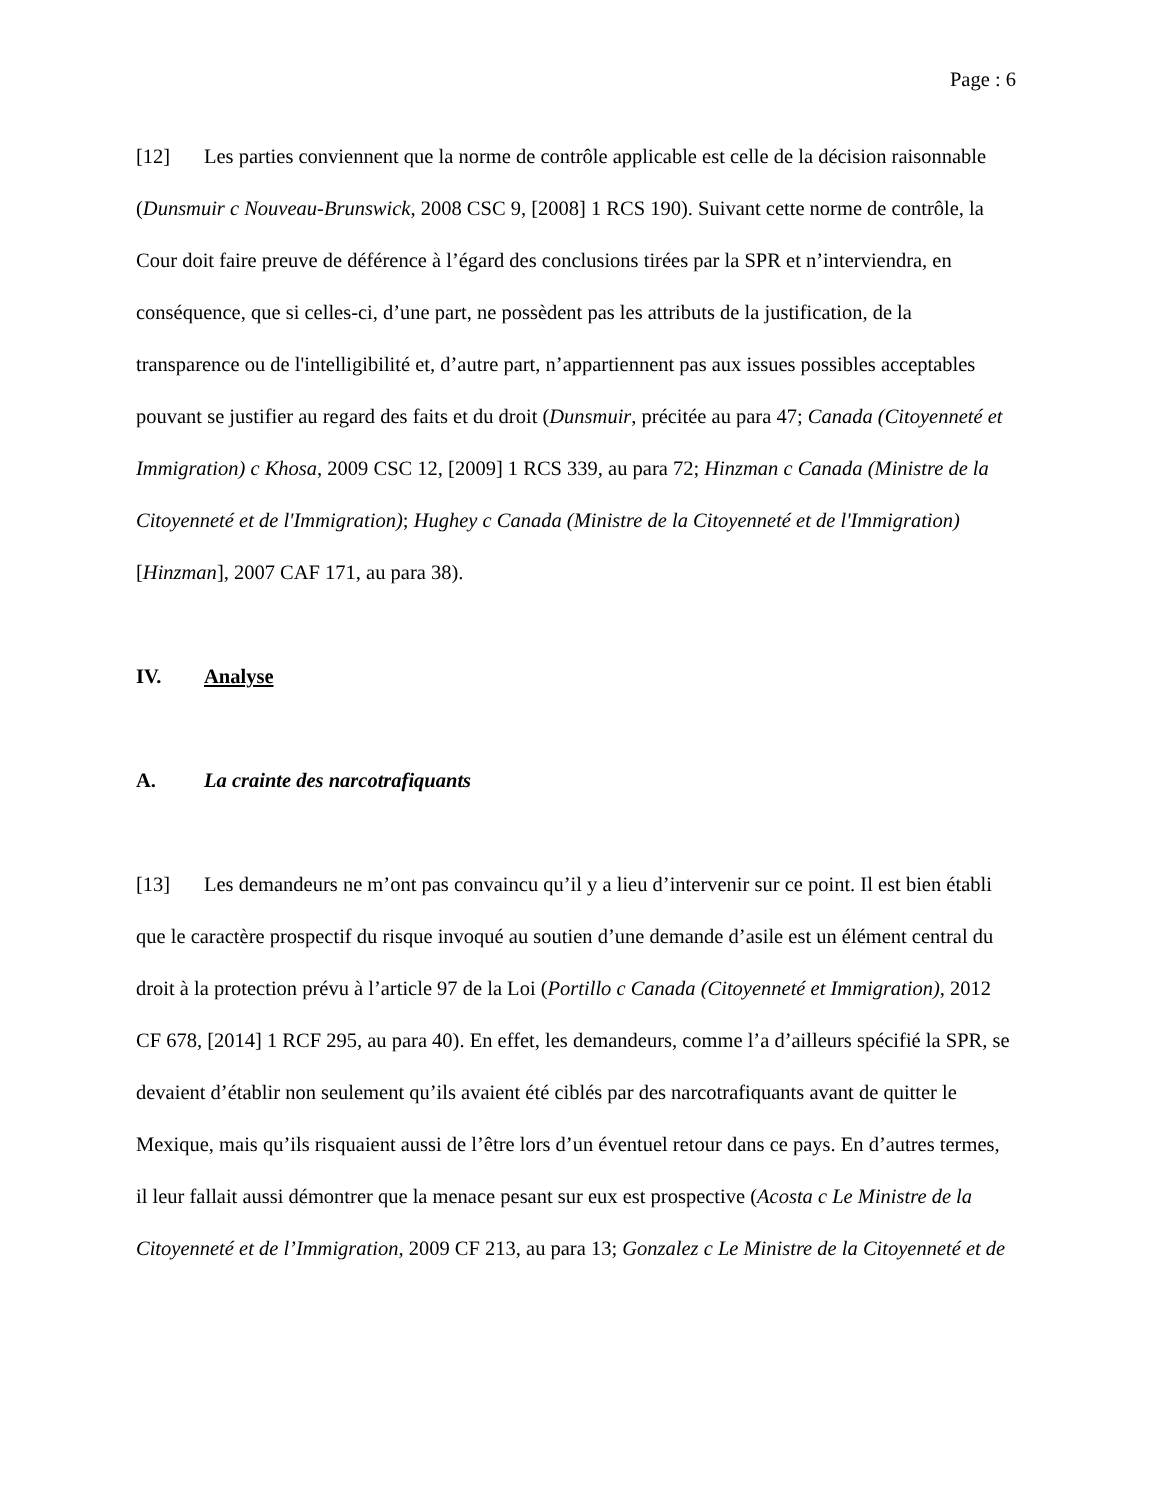Page : 6
[12] Les parties conviennent que la norme de contrôle applicable est celle de la décision raisonnable (Dunsmuir c Nouveau-Brunswick, 2008 CSC 9, [2008] 1 RCS 190). Suivant cette norme de contrôle, la Cour doit faire preuve de déférence à l’égard des conclusions tirées par la SPR et n’interviendra, en conséquence, que si celles-ci, d’une part, ne possèdent pas les attributs de la justification, de la transparence ou de l'intelligibilité et, d’autre part, n’appartiennent pas aux issues possibles acceptables pouvant se justifier au regard des faits et du droit (Dunsmuir, précitée au para 47; Canada (Citoyenneté et Immigration) c Khosa, 2009 CSC 12, [2009] 1 RCS 339, au para 72; Hinzman c Canada (Ministre de la Citoyenneté et de l'Immigration); Hughey c Canada (Ministre de la Citoyenneté et de l'Immigration) [Hinzman], 2007 CAF 171, au para 38).
IV. Analyse
A. La crainte des narcotrafiquants
[13] Les demandeurs ne m’ont pas convaincu qu’il y a lieu d’intervenir sur ce point. Il est bien établi que le caractère prospectif du risque invoqué au soutien d’une demande d’asile est un élément central du droit à la protection prévu à l’article 97 de la Loi (Portillo c Canada (Citoyenneté et Immigration), 2012 CF 678, [2014] 1 RCF 295, au para 40). En effet, les demandeurs, comme l’a d’ailleurs spécifié la SPR, se devaient d’établir non seulement qu’ils avaient été ciblés par des narcotrafiquants avant de quitter le Mexique, mais qu’ils risquaient aussi de l’être lors d’un éventuel retour dans ce pays. En d’autres termes, il leur fallait aussi démontrer que la menace pesant sur eux est prospective (Acosta c Le Ministre de la Citoyenneté et de l’Immigration, 2009 CF 213, au para 13; Gonzalez c Le Ministre de la Citoyenneté et de